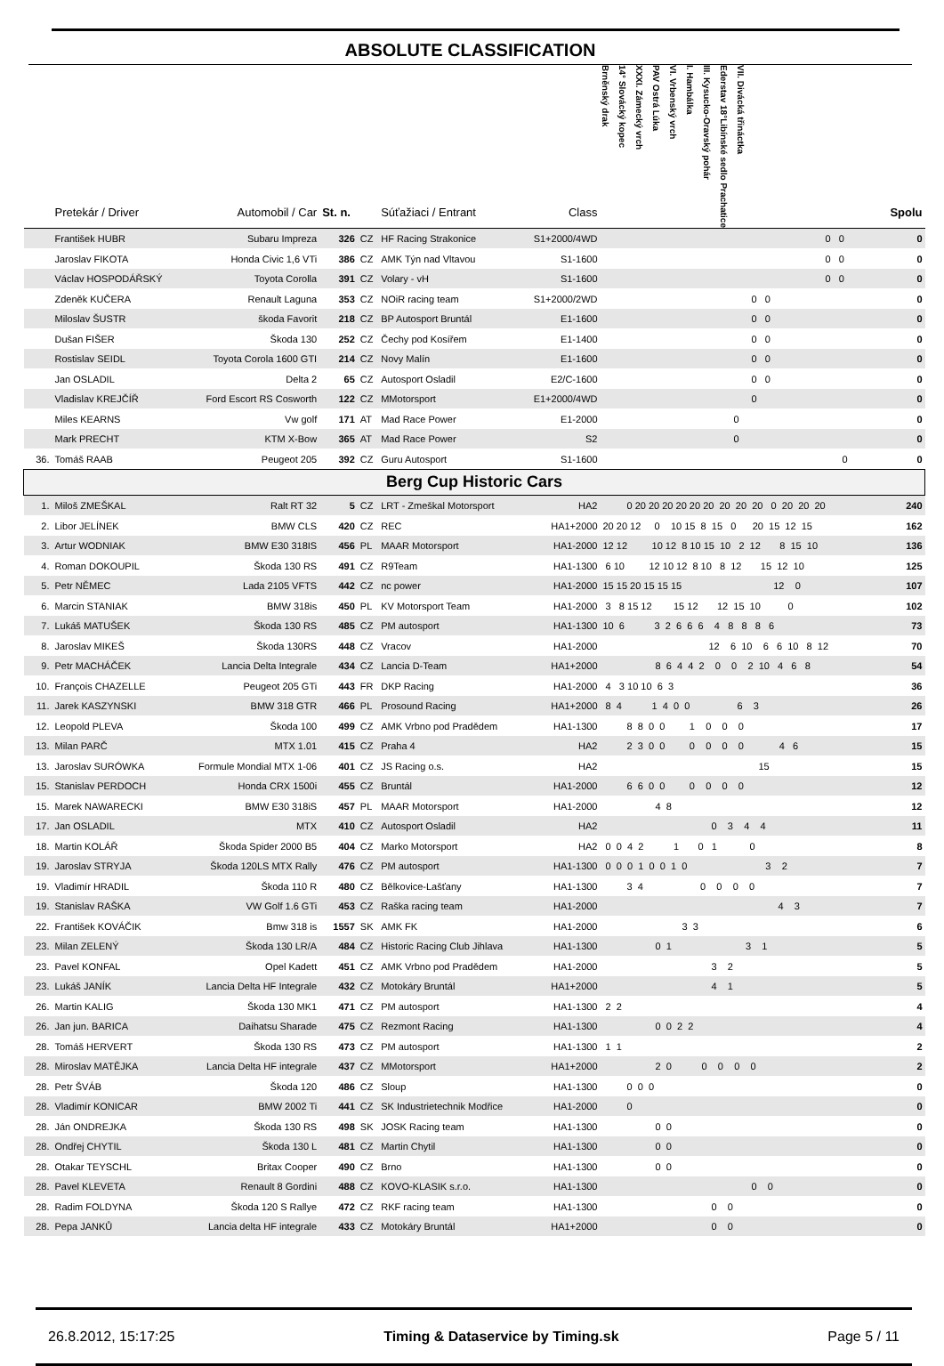ABSOLUTE CLASSIFICATION
| | Pretekár / Driver | Automobil / Car | St. n. | | Súťažiaci / Entrant | Class | Brněnský drak 14° Slovácký kopec XXXI. Zámecký vrch PAV Ostrá Lúka VI. Vrbenský vrch I. Hambálka III. Kysucko-Oravský pohár Ederstav 18°Libínské sedlo Prachatice VII. Divácká třináctka | Spolu |
| --- | --- | --- | --- | --- | --- | --- | --- | --- |
| | František HUBR | Subaru Impreza | 326 | CZ | HF Racing Strakonice | S1+2000/4WD | 0 0 | 0 |
| | Jaroslav FIKOTA | Honda Civic 1,6 VTi | 386 | CZ | AMK Týn nad Vltavou | S1-1600 | 0 0 | 0 |
| | Václav HOSPODÁŘSKÝ | Toyota Corolla | 391 | CZ | Volary - vH | S1-1600 | 0 0 | 0 |
| | Zdeněk KUČERA | Renault Laguna | 353 | CZ | NOiR racing team | S1+2000/2WD | 0 0 | 0 |
| | Miloslav ŠUSTR | škoda Favorit | 218 | CZ | BP Autosport Bruntál | E1-1600 | 0 0 | 0 |
| | Dušan FIŠER | Škoda 130 | 252 | CZ | Čechy pod Kosířem | E1-1400 | 0 0 | 0 |
| | Rostislav SEIDL | Toyota Corola 1600 GTI | 214 | CZ | Novy Malín | E1-1600 | 0 0 | 0 |
| | Jan OSLADIL | Delta 2 | 65 | CZ | Autosport Osladil | E2/C-1600 | 0 0 | 0 |
| | Vladislav KREJČÍŘ | Ford Escort RS Cosworth | 122 | CZ | MMotorsport | E1+2000/4WD | 0 | 0 |
| | Miles KEARNS | Vw golf | 171 | AT | Mad Race Power | E1-2000 | 0 | 0 |
| | Mark PRECHT | KTM X-Bow | 365 | AT | Mad Race Power | S2 | 0 | 0 |
| 36. | Tomáš RAAB | Peugeot 205 | 392 | CZ | Guru Autosport | S1-1600 | 0 | 0 |
| Berg Cup Historic Cars | | | | | | | | |
| 1. | Miloš ZMEŠKAL | Ralt RT 32 | 5 | CZ | LRT - Zmeškal Motorsport | HA2 | 0 20 20 20 20 20 20 20 20 20 0 20 20 20 | 240 |
| 2. | Libor JELÍNEK | BMW CLS | 420 | CZ | REC | HA1+2000 | 20 20 12 0 10 15 8 15 0 20 15 12 15 | 162 |
| 3. | Artur WODNIAK | BMW E30 318IS | 456 | PL | MAAR Motorsport | HA1-2000 | 12 12 10 12 8 10 15 10 2 12 8 15 10 | 136 |
| 4. | Roman DOKOUPIL | Škoda 130 RS | 491 | CZ | R9Team | HA1-1300 | 6 10 12 10 12 8 10 8 12 15 12 10 | 125 |
| 5. | Petr NĚMEC | Lada 2105 VFTS | 442 | CZ | nc power | HA1-2000 | 15 15 20 15 15 15 12 0 | 107 |
| 6. | Marcin STANIAK | BMW 318is | 450 | PL | KV Motorsport Team | HA1-2000 | 3 8 15 12 15 12 12 15 10 0 | 102 |
| 7. | Lukáš MATUŠEK | Škoda 130 RS | 485 | CZ | PM autosport | HA1-1300 | 10 6 3 2 6 6 6 4 8 8 8 6 | 73 |
| 8. | Jaroslav MIKEŠ | Škoda 130RS | 448 | CZ | Vracov | HA1-2000 | 12 6 10 6 6 10 8 12 | 70 |
| 9. | Petr MACHÁČEK | Lancia Delta Integrale | 434 | CZ | Lancia D-Team | HA1+2000 | 8 6 4 4 2 0 0 2 10 4 6 8 | 54 |
| 10. | François CHAZELLE | Peugeot 205 GTi | 443 | FR | DKP Racing | HA1-2000 | 4 3 10 10 6 3 | 36 |
| 11. | Jarek KASZYNSKI | BMW 318 GTR | 466 | PL | Prosound Racing | HA1+2000 | 8 4 1 4 0 0 6 3 | 26 |
| 12. | Leopold PLEVA | Škoda 100 | 499 | CZ | AMK Vrbno pod Pradědem | HA1-1300 | 8 8 0 0 1 0 0 0 | 17 |
| 13. | Milan PARČ | MTX 1.01 | 415 | CZ | Praha 4 | HA2 | 2 3 0 0 0 0 0 0 4 6 | 15 |
| 13. | Jaroslav SURÓWKA | Formule Mondial MTX 1-06 | 401 | CZ | JS Racing o.s. | HA2 | 15 | 15 |
| 15. | Stanislav PERDOCH | Honda CRX 1500i | 455 | CZ | Bruntál | HA1-2000 | 6 6 0 0 0 0 0 0 | 12 |
| 15. | Marek NAWARECKI | BMW E30 318iS | 457 | PL | MAAR Motorsport | HA1-2000 | 4 8 | 12 |
| 17. | Jan OSLADIL | MTX | 410 | CZ | Autosport Osladil | HA2 | 0 3 4 4 | 11 |
| 18. | Martin KOLÁŘ | Škoda Spider 2000 B5 | 404 | CZ | Marko Motorsport | HA2 | 0 0 4 2 1 0 1 0 | 8 |
| 19. | Jaroslav STRYJA | Škoda 120LS MTX Rally | 476 | CZ | PM autosport | HA1-1300 | 0 0 0 1 0 0 1 0 3 2 | 7 |
| 19. | Vladimír HRADIL | Škoda 110 R | 480 | CZ | Bělkovice-Lašťany | HA1-1300 | 3 4 0 0 0 0 | 7 |
| 19. | Stanislav RAŠKA | VW Golf 1.6 GTi | 453 | CZ | Raška racing team | HA1-2000 | 4 3 | 7 |
| 22. | František KOVÁČIK | Bmw 318 is | 1557 | SK | AMK FK | HA1-2000 | 3 3 | 6 |
| 23. | Milan ZELENÝ | Škoda 130 LR/A | 484 | CZ | Historic Racing Club Jihlava | HA1-1300 | 0 1 3 1 | 5 |
| 23. | Pavel KONFAL | Opel Kadett | 451 | CZ | AMK Vrbno pod Pradědem | HA1-2000 | 3 2 | 5 |
| 23. | Lukáš JANÍK | Lancia Delta HF Integrale | 432 | CZ | Motokáry Bruntál | HA1+2000 | 4 1 | 5 |
| 26. | Martin KALIG | Škoda 130 MK1 | 471 | CZ | PM autosport | HA1-1300 | 2 2 | 4 |
| 26. | Jan jun. BARICA | Daihatsu Sharade | 475 | CZ | Rezmont Racing | HA1-1300 | 0 0 2 2 | 4 |
| 28. | Tomáš HERVERT | Škoda 130 RS | 473 | CZ | PM autosport | HA1-1300 | 1 1 | 2 |
| 28. | Miroslav MATĚJKA | Lancia Delta HF integrale | 437 | CZ | MMotorsport | HA1+2000 | 2 0 0 0 0 0 | 2 |
| 28. | Petr ŠVÁB | Škoda 120 | 486 | CZ | Sloup | HA1-1300 | 0 0 0 | 0 |
| 28. | Vladimír KONICAR | BMW 2002 Ti | 441 | CZ | SK Industrietechnik Modřice | HA1-2000 | 0 | 0 |
| 28. | Ján ONDREJKA | Škoda 130 RS | 498 | SK | JOSK Racing team | HA1-1300 | 0 0 | 0 |
| 28. | Ondřej CHYTIL | Škoda 130 L | 481 | CZ | Martin Chytil | HA1-1300 | 0 0 | 0 |
| 28. | Otakar TEYSCHL | Britax Cooper | 490 | CZ | Brno | HA1-1300 | 0 0 | 0 |
| 28. | Pavel KLEVETA | Renault 8 Gordini | 488 | CZ | KOVO-KLASIK s.r.o. | HA1-1300 | 0 0 | 0 |
| 28. | Radim FOLDYNA | Škoda 120 S Rallye | 472 | CZ | RKF racing team | HA1-1300 | 0 0 | 0 |
| 28. | Pepa JANKŮ | Lancia delta HF integrale | 433 | CZ | Motokáry Bruntál | HA1+2000 | 0 0 | 0 |
26.8.2012, 15:17:25 Timing & Dataservice by Timing.sk Page 5 / 11